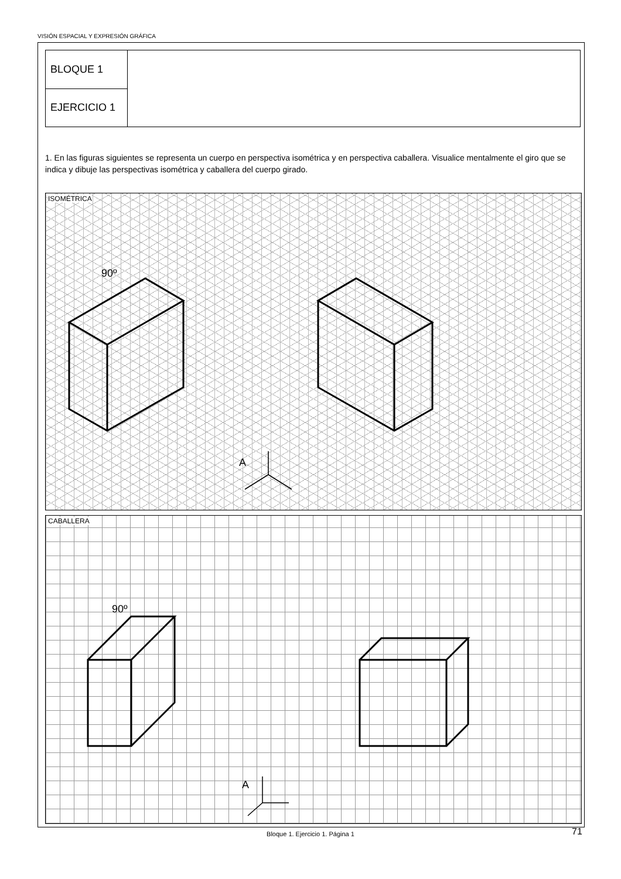VISIÓN ESPACIAL Y EXPRESIÓN GRÁFICA
| BLOQUE 1 | |
| EJERCICIO 1 | |
1. En las figuras siguientes se representa un cuerpo en perspectiva isométrica y en perspectiva caballera. Visualice mentalmente el giro que se indica y dibuje las perspectivas isométrica y caballera del cuerpo girado.
ISOMÉTRICA
90º
A
CABALLERA
90º
A
Bloque 1. Ejercicio 1. Página 1 71